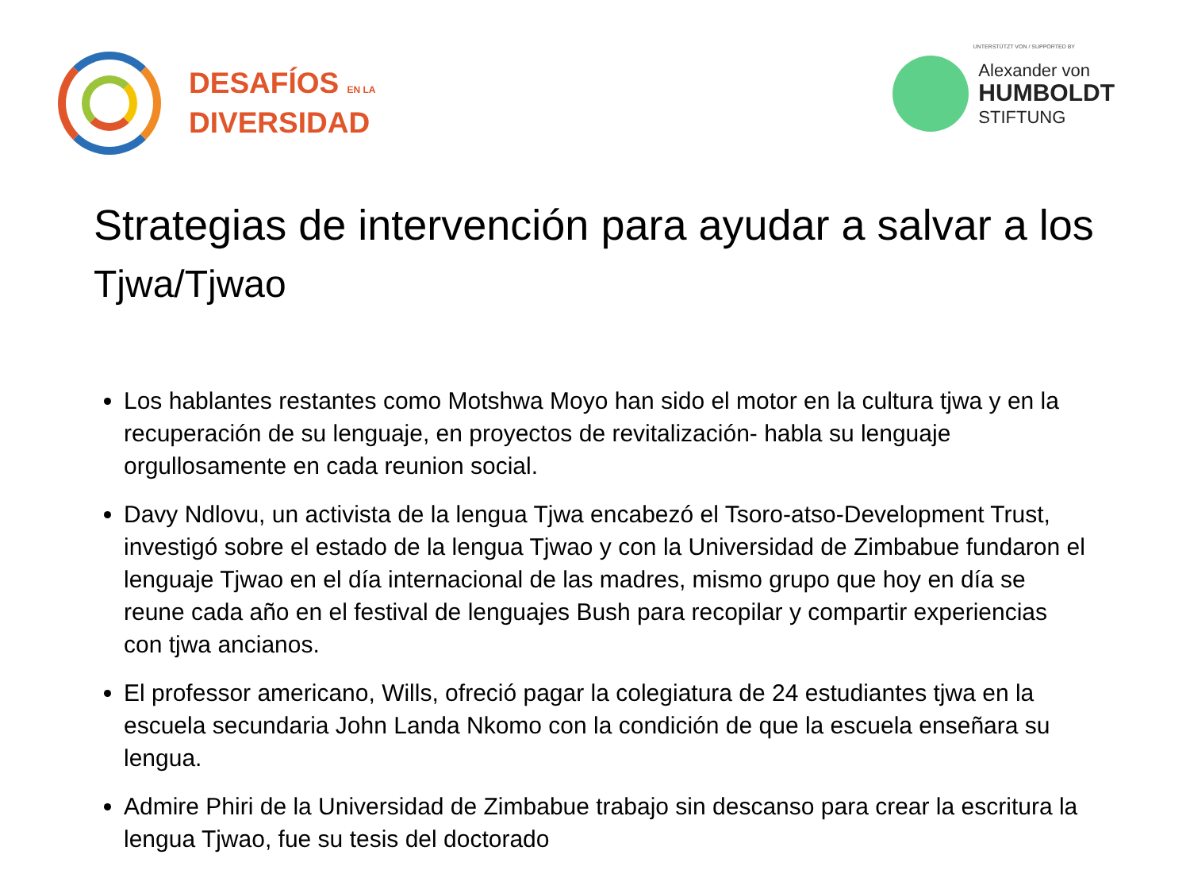DESAFÍOS EN LA
DIVERSIDAD
UNTERSTÜTZT VON / SUPPORTED BY
Alexander von
HUMBOLDT
STIFTUNG
Strategias de intervención para ayudar a salvar a los Tjwa/Tjwao
Los hablantes restantes como Motshwa Moyo han sido el motor en la cultura tjwa y en la recuperación de su lenguaje, en proyectos de revitalización- habla su lenguaje orgullosamente en cada reunion social.
Davy Ndlovu, un activista de la lengua Tjwa encabezó el Tsoro-atso-Development Trust, investigó sobre el estado de la lengua Tjwao y con la Universidad de Zimbabue fundaron el lenguaje Tjwao en el día internacional de las madres, mismo grupo que hoy en día se reune cada año en el festival de lenguajes Bush para recopilar y compartir experiencias con tjwa ancianos.
El professor americano, Wills, ofreció pagar la colegiatura de 24 estudiantes tjwa en la escuela secundaria John Landa Nkomo con la condición de que la escuela enseñara su lengua.
Admire Phiri de la Universidad de Zimbabue trabajo sin descanso para crear la escritura la lengua Tjwao, fue su tesis del doctorado